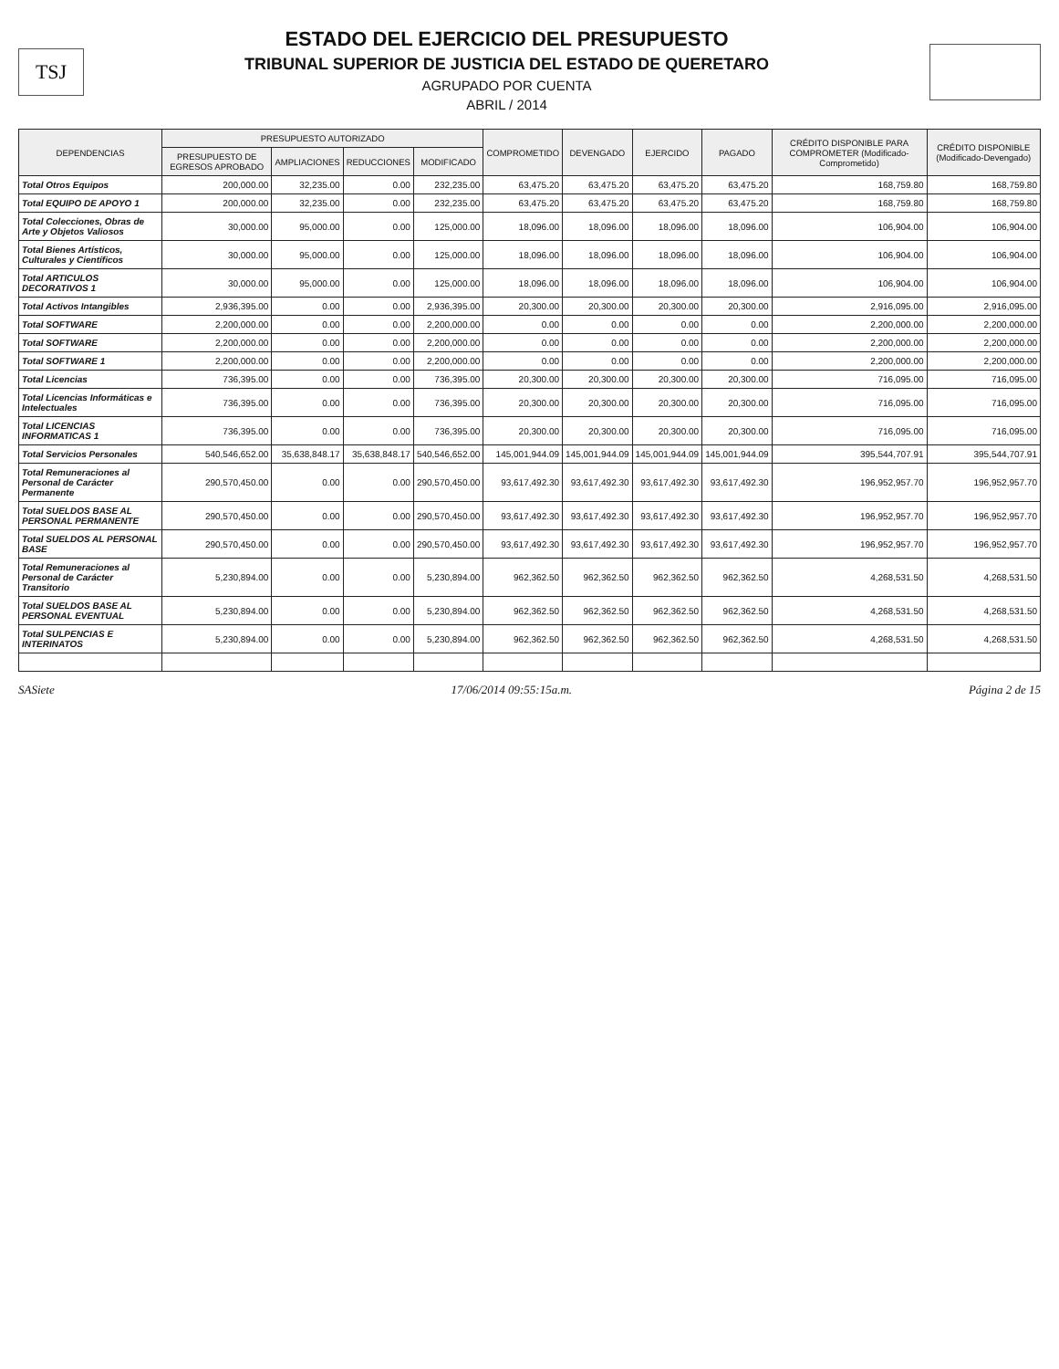TSJ
ESTADO DEL EJERCICIO DEL PRESUPUESTO
TRIBUNAL SUPERIOR DE JUSTICIA DEL ESTADO DE QUERETARO
AGRUPADO POR CUENTA
ABRIL / 2014
| DEPENDENCIAS | PRESUPUESTO AUTORIZADO | | | | COMPROMETIDO | DEVENGADO | EJERCIDO | PAGADO | CRÉDITO DISPONIBLE PARA COMPROMETER (Modificado-Comprometido) | CRÉDITO DISPONIBLE (Modificado-Devengado) |
| --- | --- | --- | --- | --- | --- | --- | --- | --- | --- | --- |
| | PRESUPUESTO DE EGRESOS APROBADO | AMPLIACIONES | REDUCCIONES | MODIFICADO | | | | | | |
| Total Otros Equipos | 200,000.00 | 32,235.00 | 0.00 | 232,235.00 | 63,475.20 | 63,475.20 | 63,475.20 | 63,475.20 | 168,759.80 | 168,759.80 |
| Total EQUIPO DE APOYO 1 | 200,000.00 | 32,235.00 | 0.00 | 232,235.00 | 63,475.20 | 63,475.20 | 63,475.20 | 63,475.20 | 168,759.80 | 168,759.80 |
| Total Colecciones, Obras de Arte y Objetos Valiosos | 30,000.00 | 95,000.00 | 0.00 | 125,000.00 | 18,096.00 | 18,096.00 | 18,096.00 | 18,096.00 | 106,904.00 | 106,904.00 |
| Total Bienes Artísticos, Culturales y Científicos | 30,000.00 | 95,000.00 | 0.00 | 125,000.00 | 18,096.00 | 18,096.00 | 18,096.00 | 18,096.00 | 106,904.00 | 106,904.00 |
| Total ARTICULOS DECORATIVOS 1 | 30,000.00 | 95,000.00 | 0.00 | 125,000.00 | 18,096.00 | 18,096.00 | 18,096.00 | 18,096.00 | 106,904.00 | 106,904.00 |
| Total Activos Intangibles | 2,936,395.00 | 0.00 | 0.00 | 2,936,395.00 | 20,300.00 | 20,300.00 | 20,300.00 | 20,300.00 | 2,916,095.00 | 2,916,095.00 |
| Total SOFTWARE | 2,200,000.00 | 0.00 | 0.00 | 2,200,000.00 | 0.00 | 0.00 | 0.00 | 0.00 | 2,200,000.00 | 2,200,000.00 |
| Total SOFTWARE | 2,200,000.00 | 0.00 | 0.00 | 2,200,000.00 | 0.00 | 0.00 | 0.00 | 0.00 | 2,200,000.00 | 2,200,000.00 |
| Total SOFTWARE 1 | 2,200,000.00 | 0.00 | 0.00 | 2,200,000.00 | 0.00 | 0.00 | 0.00 | 0.00 | 2,200,000.00 | 2,200,000.00 |
| Total Licencias | 736,395.00 | 0.00 | 0.00 | 736,395.00 | 20,300.00 | 20,300.00 | 20,300.00 | 20,300.00 | 716,095.00 | 716,095.00 |
| Total Licencias Informáticas e Intelectuales | 736,395.00 | 0.00 | 0.00 | 736,395.00 | 20,300.00 | 20,300.00 | 20,300.00 | 20,300.00 | 716,095.00 | 716,095.00 |
| Total LICENCIAS INFORMATICAS 1 | 736,395.00 | 0.00 | 0.00 | 736,395.00 | 20,300.00 | 20,300.00 | 20,300.00 | 20,300.00 | 716,095.00 | 716,095.00 |
| Total Servicios Personales | 540,546,652.00 | 35,638,848.17 | 35,638,848.17 | 540,546,652.00 | 145,001,944.09 | 145,001,944.09 | 145,001,944.09 | 145,001,944.09 | 395,544,707.91 | 395,544,707.91 |
| Total Remuneraciones al Personal de Carácter Permanente | 290,570,450.00 | 0.00 | 0.00 | 290,570,450.00 | 93,617,492.30 | 93,617,492.30 | 93,617,492.30 | 93,617,492.30 | 196,952,957.70 | 196,952,957.70 |
| Total SUELDOS BASE AL PERSONAL PERMANENTE | 290,570,450.00 | 0.00 | 0.00 | 290,570,450.00 | 93,617,492.30 | 93,617,492.30 | 93,617,492.30 | 93,617,492.30 | 196,952,957.70 | 196,952,957.70 |
| Total SUELDOS AL PERSONAL BASE | 290,570,450.00 | 0.00 | 0.00 | 290,570,450.00 | 93,617,492.30 | 93,617,492.30 | 93,617,492.30 | 93,617,492.30 | 196,952,957.70 | 196,952,957.70 |
| Total Remuneraciones al Personal de Carácter Transitorio | 5,230,894.00 | 0.00 | 0.00 | 5,230,894.00 | 962,362.50 | 962,362.50 | 962,362.50 | 962,362.50 | 4,268,531.50 | 4,268,531.50 |
| Total SUELDOS BASE AL PERSONAL EVENTUAL | 5,230,894.00 | 0.00 | 0.00 | 5,230,894.00 | 962,362.50 | 962,362.50 | 962,362.50 | 962,362.50 | 4,268,531.50 | 4,268,531.50 |
| Total SULPENCIAS E INTERINATOS | 5,230,894.00 | 0.00 | 0.00 | 5,230,894.00 | 962,362.50 | 962,362.50 | 962,362.50 | 962,362.50 | 4,268,531.50 | 4,268,531.50 |
SASiete 17/06/2014 09:55:15a.m. Página 2 de 15